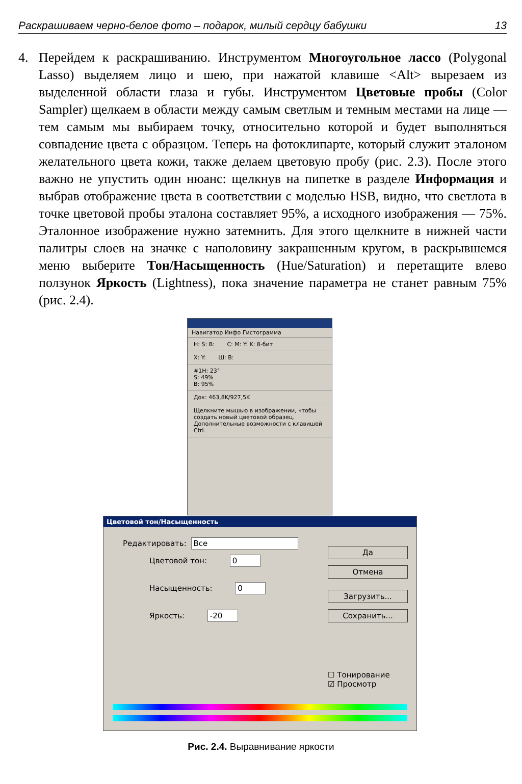Раскрашиваем черно-белое фото – подарок, милый сердцу бабушки 13
4. Перейдем к раскрашиванию. Инструментом Многоугольное лассо (Polygonal Lasso) выделяем лицо и шею, при нажатой клавише <Alt> вырезаем из выделенной области глаза и губы. Инструментом Цветовые пробы (Color Sampler) щелкаем в области между самым светлым и темным местами на лице — тем самым мы выбираем точку, относительно которой и будет выполняться совпадение цвета с образцом. Теперь на фотоклипарте, который служит эталоном желательного цвета кожи, также делаем цветовую пробу (рис. 2.3). После этого важно не упустить один нюанс: щелкнув на пипетке в разделе Информация и выбрав отображение цвета в соответствии с моделью HSB, видно, что светлота в точке цветовой пробы эталона составляет 95%, а исходного изображения — 75%. Эталонное изображение нужно затемнить. Для этого щелкните в нижней части палитры слоев на значке с наполовину закрашенным кругом, в раскрывшемся меню выберите Тон/Насыщенность (Hue/Saturation) и перетащите влево ползунок Яркость (Lightness), пока значение параметра не станет равным 75% (рис. 2.4).
Навигатор Инфо Гистограмма
H: S: B: C: M: Y: K: 8-бит
X: Y: Ш: В:
#1H: 23°
S: 49%
B: 95%
Док: 463,8K/927,5K
Щелкните мышью в изображении, чтобы создать новый цветовой образец. Дополнительные возможности с клавишей Ctrl.
Цветовой тон/Насыщенность
Редактировать: Все
Цветовой тон: 0
Насыщенность: 0
Яркость: -20
Да
Отмена
Загрузить...
Сохранить...
☐ Тонирование
☑ Просмотр
Рис. 2.4. Выравнивание яркости